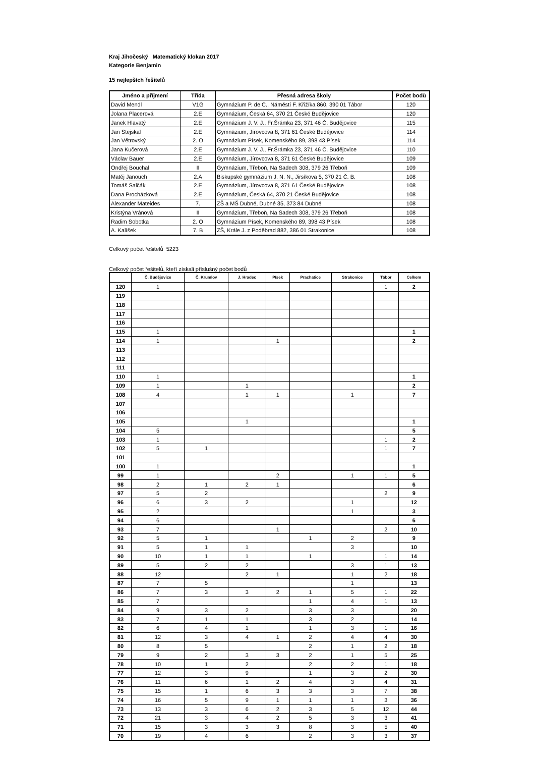Kraj Jihočeský Matematický klokan 2017
Kategorie Benjamin
15 nejlepších řešitelů
| Jméno a příjmení | Třída | Přesná adresa školy | Počet bodů |
| --- | --- | --- | --- |
| David Mendl | V1G | Gymnázium P. de C., Náměstí F. Křižíka 860, 390 01 Tábor | 120 |
| Jolana Placerová | 2.E | Gymnázium, Česká 64, 370 21 České Budějovice | 120 |
| Janek Hlavatý | 2.E | Gymnázium J. V. J., Fr.Šrámka 23, 371 46 Č. Budějovice | 115 |
| Jan Stejskal | 2.E | Gymnázium, Jírovcova 8, 371 61 České Budějovice | 114 |
| Jan Větrovský | 2. O | Gymnázium Písek, Komenského 89, 398 43 Písek | 114 |
| Jana Kučerová | 2.E | Gymnázium J. V. J., Fr.Šrámka 23, 371 46 Č. Budějovice | 110 |
| Václav Bauer | 2.E | Gymnázium, Jírovcova 8, 371 61 České Budějovice | 109 |
| Ondřej Bouchal | II | Gymnázium, Třeboň, Na Sadech 308, 379 26 Třeboň | 109 |
| Matěj Janouch | 2.A | Biskupské gymnázium J. N. N., Jirsíkova 5, 370 21 Č. B. | 108 |
| Tomáš Salčák | 2.E | Gymnázium, Jírovcova 8, 371 61 České Budějovice | 108 |
| Dana Procházková | 2.E | Gymnázium, Česká 64, 370 21 České Budějovice | 108 |
| Alexander Mateides | 7. | ZŠ a MŠ Dubné, Dubné 35, 373 84 Dubné | 108 |
| Kristýna Vránová | II | Gymnázium, Třeboň, Na Sadech 308, 379 26 Třeboň | 108 |
| Radim Sobotka | 2. O | Gymnázium Písek, Komenského 89, 398 43 Písek | 108 |
| A. Kalíšek | 7. B | ZŠ, Krále J. z Poděbrad 882, 386 01 Strakonice | 108 |
Celkový počet řešitelů 5223
Celkový počet řešitelů, kteří získali příslušný počet bodů
| | Č. Budějovice | Č. Krumlov | J. Hradec | Písek | Prachatice | Strakonice | Tábor | Celkem |
| --- | --- | --- | --- | --- | --- | --- | --- | --- |
| 120 | 1 | | | | | | 1 | 2 |
| 119 | | | | | | | | |
| 118 | | | | | | | | |
| 117 | | | | | | | | |
| 116 | | | | | | | | |
| 115 | 1 | | | | | | | 1 |
| 114 | 1 | | | 1 | | | | 2 |
| 113 | | | | | | | | |
| 112 | | | | | | | | |
| 111 | | | | | | | | |
| 110 | 1 | | | | | | | 1 |
| 109 | 1 | | 1 | | | | | 2 |
| 108 | 4 | | 1 | 1 | | 1 | | 7 |
| 107 | | | | | | | | |
| 106 | | | | | | | | |
| 105 | | | 1 | | | | | 1 |
| 104 | 5 | | | | | | | 5 |
| 103 | 1 | | | | | | 1 | 2 |
| 102 | 5 | 1 | | | | | 1 | 7 |
| 101 | | | | | | | | |
| 100 | 1 | | | | | | | 1 |
| 99 | 1 | | | 2 | | 1 | 1 | 5 |
| 98 | 2 | 1 | 2 | 1 | | | | 6 |
| 97 | 5 | 2 | | | | | 2 | 9 |
| 96 | 6 | 3 | 2 | | | 1 | | 12 |
| 95 | 2 | | | | | 1 | | 3 |
| 94 | 6 | | | | | | | 6 |
| 93 | 7 | | | 1 | | | 2 | 10 |
| 92 | 5 | 1 | | | 1 | 2 | | 9 |
| 91 | 5 | 1 | 1 | | | 3 | | 10 |
| 90 | 10 | 1 | 1 | | 1 | | 1 | 14 |
| 89 | 5 | 2 | 2 | | | 3 | 1 | 13 |
| 88 | 12 | | 2 | 1 | | 1 | 2 | 18 |
| 87 | 7 | 5 | | | | 1 | | 13 |
| 86 | 7 | 3 | 3 | 2 | 1 | 5 | 1 | 22 |
| 85 | 7 | | | | 1 | 4 | 1 | 13 |
| 84 | 9 | 3 | 2 | | 3 | 3 | | 20 |
| 83 | 7 | 1 | 1 | | 3 | 2 | | 14 |
| 82 | 6 | 4 | 1 | | 1 | 3 | 1 | 16 |
| 81 | 12 | 3 | 4 | 1 | 2 | 4 | 4 | 30 |
| 80 | 8 | 5 | | | 2 | 1 | 2 | 18 |
| 79 | 9 | 2 | 3 | 3 | 2 | 1 | 5 | 25 |
| 78 | 10 | 1 | 2 | | 2 | 2 | 1 | 18 |
| 77 | 12 | 3 | 9 | | 1 | 3 | 2 | 30 |
| 76 | 11 | 6 | 1 | 2 | 4 | 3 | 4 | 31 |
| 75 | 15 | 1 | 6 | 3 | 3 | 3 | 7 | 38 |
| 74 | 16 | 5 | 9 | 1 | 1 | 1 | 3 | 36 |
| 73 | 13 | 3 | 6 | 2 | 3 | 5 | 12 | 44 |
| 72 | 21 | 3 | 4 | 2 | 5 | 3 | 3 | 41 |
| 71 | 15 | 3 | 3 | 3 | 8 | 3 | 5 | 40 |
| 70 | 19 | 4 | 6 | | 2 | 3 | 3 | 37 |